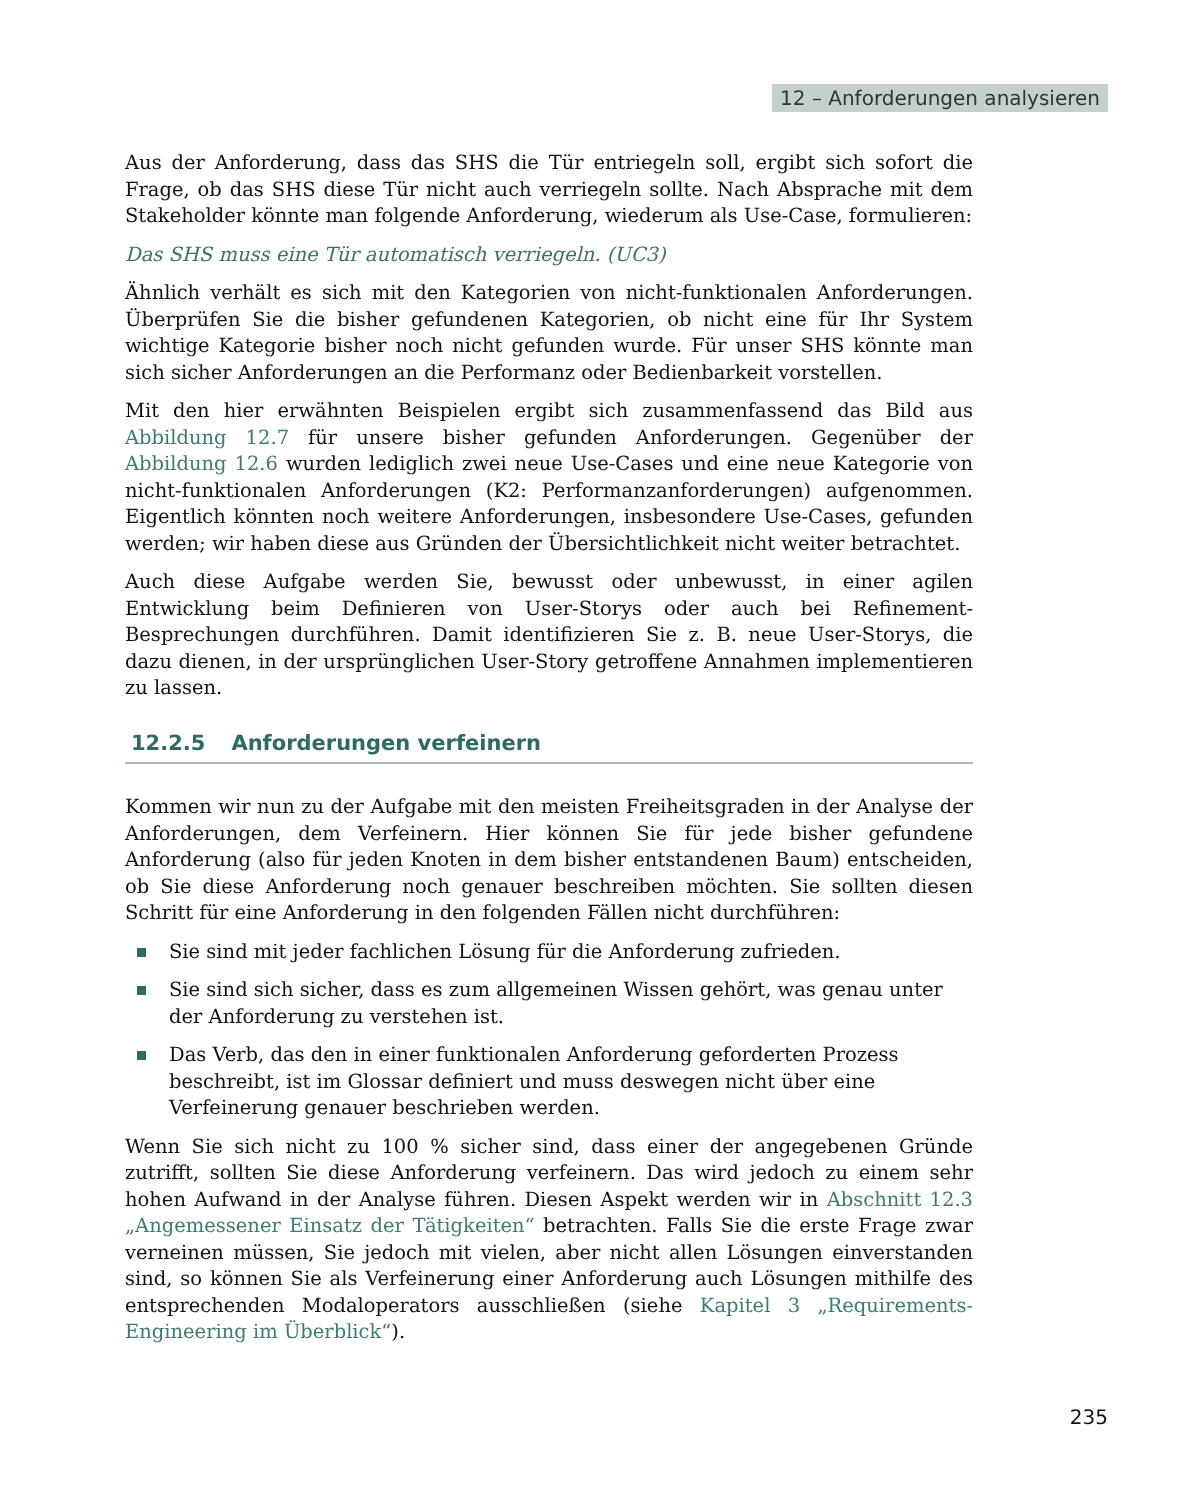12 – Anforderungen analysieren
Aus der Anforderung, dass das SHS die Tür entriegeln soll, ergibt sich sofort die Frage, ob das SHS diese Tür nicht auch verriegeln sollte. Nach Absprache mit dem Stakeholder könnte man folgende Anforderung, wiederum als Use-Case, formulieren:
Das SHS muss eine Tür automatisch verriegeln. (UC3)
Ähnlich verhält es sich mit den Kategorien von nicht-funktionalen Anforderungen. Überprüfen Sie die bisher gefundenen Kategorien, ob nicht eine für Ihr System wichtige Kategorie bisher noch nicht gefunden wurde. Für unser SHS könnte man sich sicher Anforderungen an die Performanz oder Bedienbarkeit vorstellen.
Mit den hier erwähnten Beispielen ergibt sich zusammenfassend das Bild aus Abbildung 12.7 für unsere bisher gefunden Anforderungen. Gegenüber der Abbildung 12.6 wurden lediglich zwei neue Use-Cases und eine neue Kategorie von nicht-funktionalen Anforderungen (K2: Performanzanforderungen) aufgenommen. Eigentlich könnten noch weitere Anforderungen, insbesondere Use-Cases, gefunden werden; wir haben diese aus Gründen der Übersichtlichkeit nicht weiter betrachtet.
Auch diese Aufgabe werden Sie, bewusst oder unbewusst, in einer agilen Entwicklung beim Definieren von User-Storys oder auch bei Refinement-Besprechungen durchführen. Damit identifizieren Sie z. B. neue User-Storys, die dazu dienen, in der ursprünglichen User-Story getroffene Annahmen implementieren zu lassen.
12.2.5 Anforderungen verfeinern
Kommen wir nun zu der Aufgabe mit den meisten Freiheitsgraden in der Analyse der Anforderungen, dem Verfeinern. Hier können Sie für jede bisher gefundene Anforderung (also für jeden Knoten in dem bisher entstandenen Baum) entscheiden, ob Sie diese Anforderung noch genauer beschreiben möchten. Sie sollten diesen Schritt für eine Anforderung in den folgenden Fällen nicht durchführen:
Sie sind mit jeder fachlichen Lösung für die Anforderung zufrieden.
Sie sind sich sicher, dass es zum allgemeinen Wissen gehört, was genau unter der Anforderung zu verstehen ist.
Das Verb, das den in einer funktionalen Anforderung geforderten Prozess beschreibt, ist im Glossar definiert und muss deswegen nicht über eine Verfeinerung genauer beschrieben werden.
Wenn Sie sich nicht zu 100 % sicher sind, dass einer der angegebenen Gründe zutrifft, sollten Sie diese Anforderung verfeinern. Das wird jedoch zu einem sehr hohen Aufwand in der Analyse führen. Diesen Aspekt werden wir in Abschnitt 12.3 „Angemessener Einsatz der Tätigkeiten“ betrachten. Falls Sie die erste Frage zwar verneinen müssen, Sie jedoch mit vielen, aber nicht allen Lösungen einverstanden sind, so können Sie als Verfeinerung einer Anforderung auch Lösungen mithilfe des entsprechenden Modaloperators ausschließen (siehe Kapitel 3 „Requirements-Engineering im Überblick“).
235